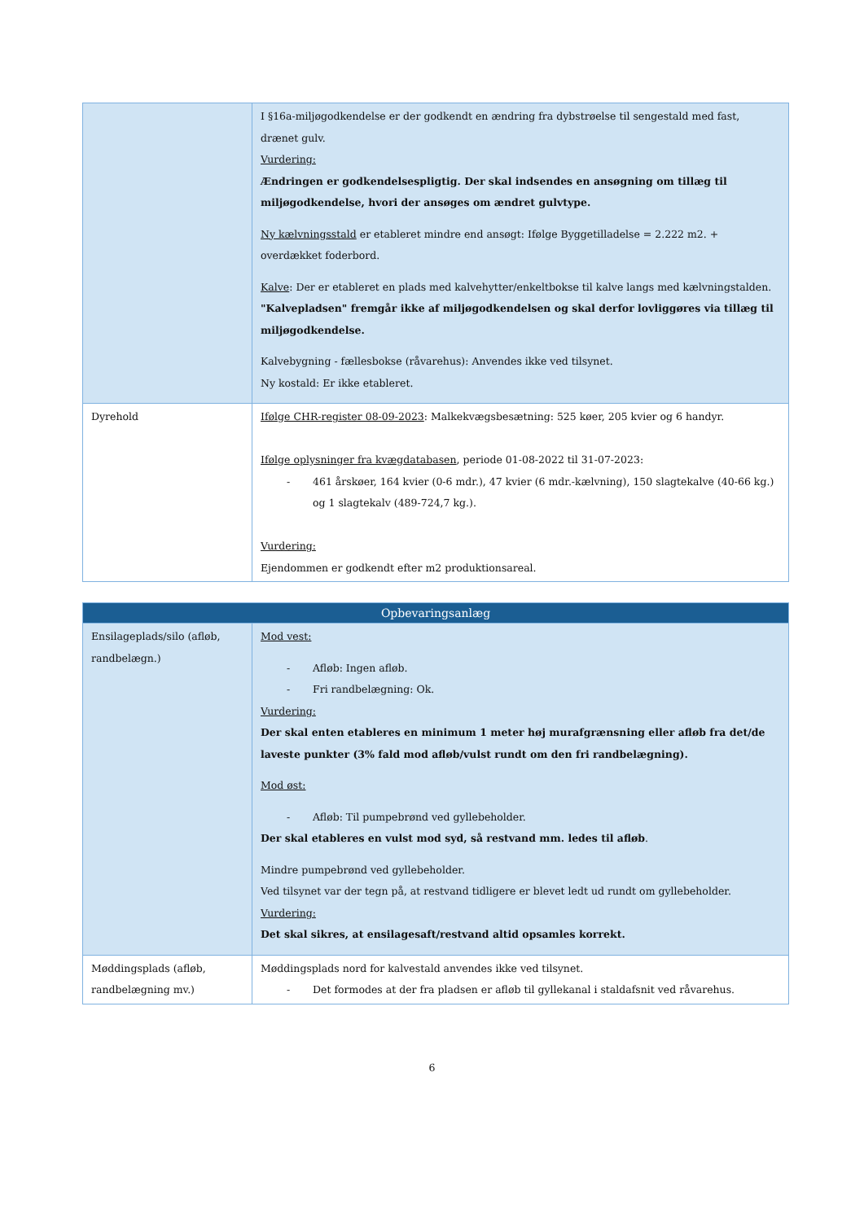| | I §16a-miljøgodkendelse er der godkendt en ændring fra dybstrøelse til sengestald med fast, drænet gulv. Vurdering: Ændringen er godkendelsespligtig. Der skal indsendes en ansøgning om tillæg til miljøgodkendelse, hvori der ansøges om ændret gulvtype. Ny kælvningsstald er etableret mindre end ansøgt: Ifølge Byggetilladelse = 2.222 m2. + overdækket foderbord. Kalve : Der er etableret en plads med kalvehytter/enkeltbokse til kalve langs med kælvningstalden. "Kalvepladsen" fremgår ikke af miljøgodkendelsen og skal derfor lovliggøres via tillæg til miljøgodkendelse. Kalvebygning - fællesbokse (råvarehus): Anvendes ikke ved tilsynet. Ny kostald: Er ikke etableret. |
| Dyrehold | Ifølge CHR-register 08-09-2023 : Malkekvægsbesætning: 525 køer, 205 kvier og 6 handyr. Ifølge oplysninger fra kvægdatabasen , periode 01-08-2022 til 31-07-2023: - 461 årskøer, 164 kvier (0-6 mdr.), 47 kvier (6 mdr.-kælvning), 150 slagtekalve (40-66 kg.) og 1 slagtekalv (489-724,7 kg.). Vurdering: Ejendommen er godkendt efter m2 produktionsareal. |
| Opbevaringsanlæg | |
| Ensilageplads/silo (afløb, randbelægn.) | Mod vest: - Afløb: Ingen afløb. - Fri randbelægning: Ok. Vurdering: Der skal enten etableres en minimum 1 meter høj murafgrænsning eller afløb fra det/de laveste punkter (3% fald mod afløb/vulst rundt om den fri randbelægning). Mod øst: - Afløb: Til pumpebrønd ved gyllebeholder. Der skal etableres en vulst mod syd, så restvand mm. ledes til afløb . Mindre pumpebrønd ved gyllebeholder. Ved tilsynet var der tegn på, at restvand tidligere er blevet ledt ud rundt om gyllebeholder. Vurdering: Det skal sikres, at ensilagesaft/restvand altid opsamles korrekt. |
| Møddingsplads (afløb, randbelægning mv.) | Møddingsplads nord for kalvestald anvendes ikke ved tilsynet. - Det formodes at der fra pladsen er afløb til gyllekanal i staldafsnit ved råvarehus. |
6